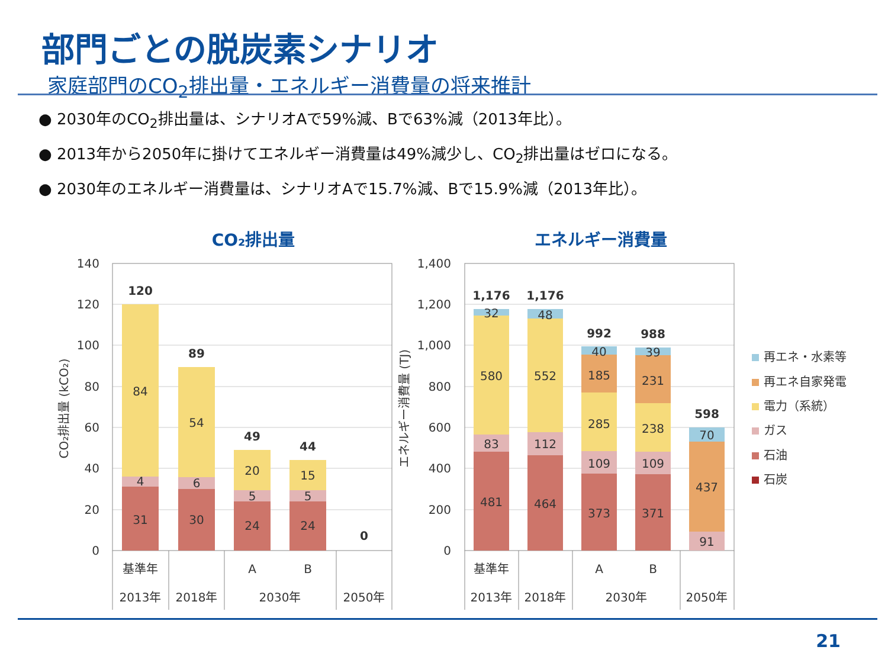部門ごとの脱炭素シナリオ
家庭部門のCO<sub>2</sub>排出量・エネルギー消費量の将来推計
● 2030年のCO<sub>2</sub>排出量は、シナリオAで59%減、Bで63%減（2013年比）。
● 2013年から2050年に掛けてエネルギー消費量は49%減少し、CO<sub>2</sub>排出量はゼロになる。
● 2030年のエネルギー消費量は、シナリオAで15.7%減、Bで15.9%減（2013年比）。
CO₂排出量
エネルギー消費量
140
120
100
80
60
40
20
0
1,400
1,200
1,000
800
600
400
200
0
CO₂排出量 (kCO₂)
エネルギー消費量 (TJ)
31
4
84
120
30
6
54
89
24
5
20
49
24
5
15
44
0
481
83
580
32
1,176
464
112
552
48
1,176
373
109
285
185
40
992
371
109
238
231
39
988
91
437
70
598
基準年
A
B
2013年
2018年
2030年
2050年
基準年
A
B
2013年
2018年
2030年
2050年
再エネ・水素等
再エネ自家発電
電力（系統）
ガス
石油
石炭
21